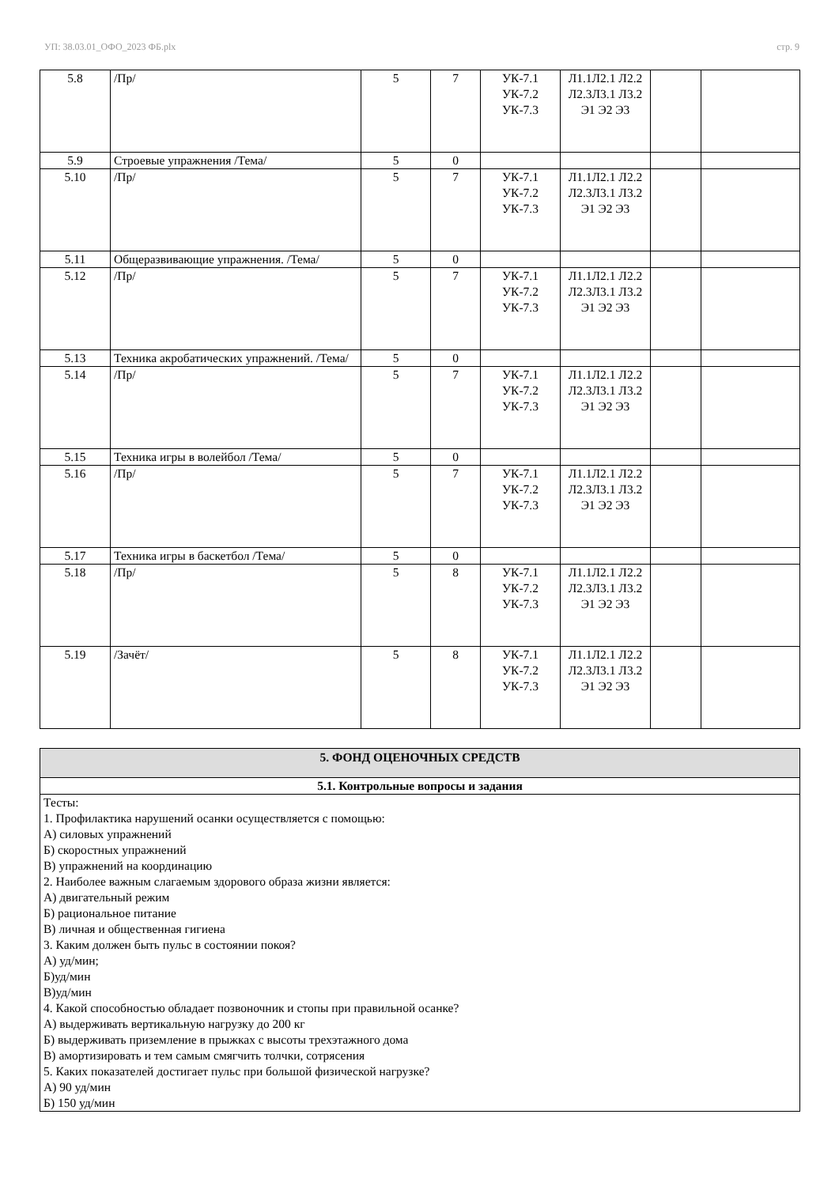УП: 38.03.01_ОФО_2023 ФБ.plx стр. 9
| 5.8 | /Пр/ | 5 | 7 | УК-7.1 УК-7.2 УК-7.3 | Л1.1Л2.1 Л2.2 Л2.3Л3.1 Л3.2 Э1 Э2 Э3 | | |
| 5.9 | Строевые упражнения /Тема/ | 5 | 0 | | | | |
| 5.10 | /Пр/ | 5 | 7 | УК-7.1 УК-7.2 УК-7.3 | Л1.1Л2.1 Л2.2 Л2.3Л3.1 Л3.2 Э1 Э2 Э3 | | |
| 5.11 | Общеразвивающие упражнения. /Тема/ | 5 | 0 | | | | |
| 5.12 | /Пр/ | 5 | 7 | УК-7.1 УК-7.2 УК-7.3 | Л1.1Л2.1 Л2.2 Л2.3Л3.1 Л3.2 Э1 Э2 Э3 | | |
| 5.13 | Техника акробатических упражнений. /Тема/ | 5 | 0 | | | | |
| 5.14 | /Пр/ | 5 | 7 | УК-7.1 УК-7.2 УК-7.3 | Л1.1Л2.1 Л2.2 Л2.3Л3.1 Л3.2 Э1 Э2 Э3 | | |
| 5.15 | Техника игры в волейбол /Тема/ | 5 | 0 | | | | |
| 5.16 | /Пр/ | 5 | 7 | УК-7.1 УК-7.2 УК-7.3 | Л1.1Л2.1 Л2.2 Л2.3Л3.1 Л3.2 Э1 Э2 Э3 | | |
| 5.17 | Техника игры в баскетбол /Тема/ | 5 | 0 | | | | |
| 5.18 | /Пр/ | 5 | 8 | УК-7.1 УК-7.2 УК-7.3 | Л1.1Л2.1 Л2.2 Л2.3Л3.1 Л3.2 Э1 Э2 Э3 | | |
| 5.19 | /Зачёт/ | 5 | 8 | УК-7.1 УК-7.2 УК-7.3 | Л1.1Л2.1 Л2.2 Л2.3Л3.1 Л3.2 Э1 Э2 Э3 | | |
| 5. ФОНД ОЦЕНОЧНЫХ СРЕДСТВ |
| 5.1. Контрольные вопросы и задания |
| Тесты: 1. Профилактика нарушений осанки осуществляется с помощью: А) силовых упражнений Б) скоростных упражнений В) упражнений на координацию 2. Наиболее важным слагаемым здорового образа жизни является: А) двигательный режим Б) рациональное питание В) личная и общественная гигиена 3. Каким должен быть пульс в состоянии покоя? А) уд/мин; Б)уд/мин В)уд/мин 4. Какой способностью обладает позвоночник и стопы при правильной осанке? А) выдерживать вертикальную нагрузку до 200 кг Б) выдерживать приземление в прыжках с высоты трехэтажного дома В) амортизировать и тем самым смягчить толчки, сотрясения 5. Каких показателей достигает пульс при большой физической нагрузке? А) 90 уд/мин Б) 150 уд/мин |